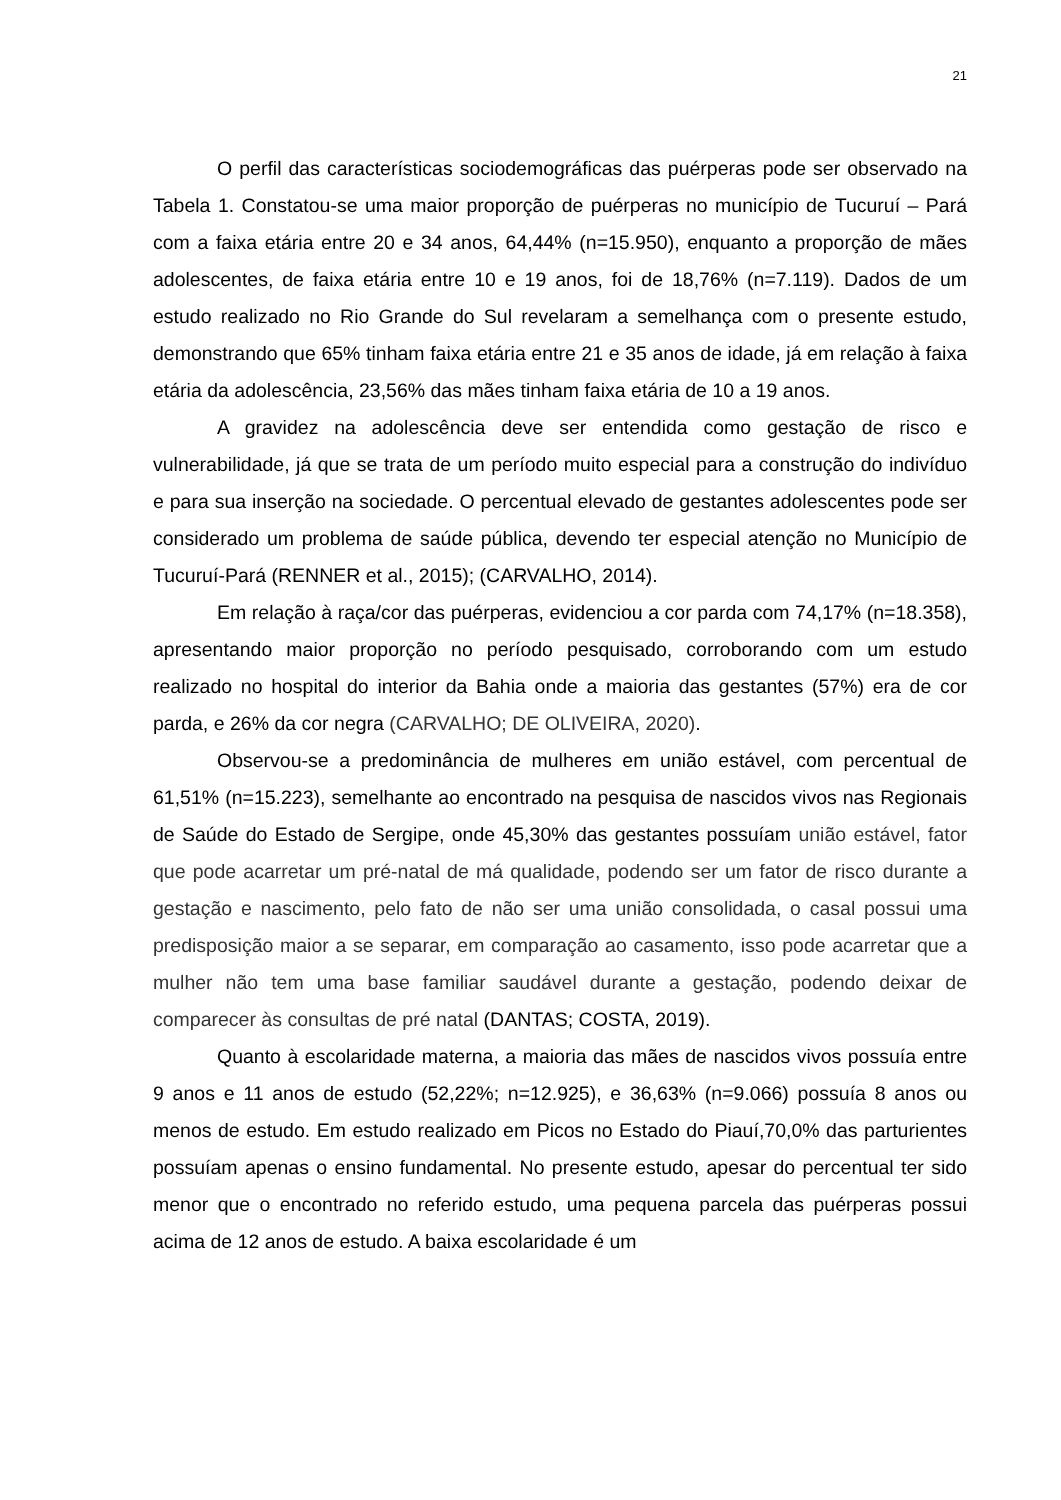21
O perfil das características sociodemográficas das puérperas pode ser observado na Tabela 1. Constatou-se uma maior proporção de puérperas no município de Tucuruí – Pará com a faixa etária entre 20 e 34 anos, 64,44% (n=15.950), enquanto a proporção de mães adolescentes, de faixa etária entre 10 e 19 anos, foi de 18,76% (n=7.119). Dados de um estudo realizado no Rio Grande do Sul revelaram a semelhança com o presente estudo, demonstrando que 65% tinham faixa etária entre 21 e 35 anos de idade, já em relação à faixa etária da adolescência, 23,56% das mães tinham faixa etária de 10 a 19 anos.
A gravidez na adolescência deve ser entendida como gestação de risco e vulnerabilidade, já que se trata de um período muito especial para a construção do indivíduo e para sua inserção na sociedade. O percentual elevado de gestantes adolescentes pode ser considerado um problema de saúde pública, devendo ter especial atenção no Município de Tucuruí-Pará (RENNER et al., 2015); (CARVALHO, 2014).
Em relação à raça/cor das puérperas, evidenciou a cor parda com 74,17% (n=18.358), apresentando maior proporção no período pesquisado, corroborando com um estudo realizado no hospital do interior da Bahia onde a maioria das gestantes (57%) era de cor parda, e 26% da cor negra (CARVALHO; DE OLIVEIRA, 2020).
Observou-se a predominância de mulheres em união estável, com percentual de 61,51% (n=15.223), semelhante ao encontrado na pesquisa de nascidos vivos nas Regionais de Saúde do Estado de Sergipe, onde 45,30% das gestantes possuíam união estável, fator que pode acarretar um pré-natal de má qualidade, podendo ser um fator de risco durante a gestação e nascimento, pelo fato de não ser uma união consolidada, o casal possui uma predisposição maior a se separar, em comparação ao casamento, isso pode acarretar que a mulher não tem uma base familiar saudável durante a gestação, podendo deixar de comparecer às consultas de pré natal (DANTAS; COSTA, 2019).
Quanto à escolaridade materna, a maioria das mães de nascidos vivos possuía entre 9 anos e 11 anos de estudo (52,22%; n=12.925), e 36,63% (n=9.066) possuía 8 anos ou menos de estudo. Em estudo realizado em Picos no Estado do Piauí,70,0% das parturientes possuíam apenas o ensino fundamental. No presente estudo, apesar do percentual ter sido menor que o encontrado no referido estudo, uma pequena parcela das puérperas possui acima de 12 anos de estudo. A baixa escolaridade é um